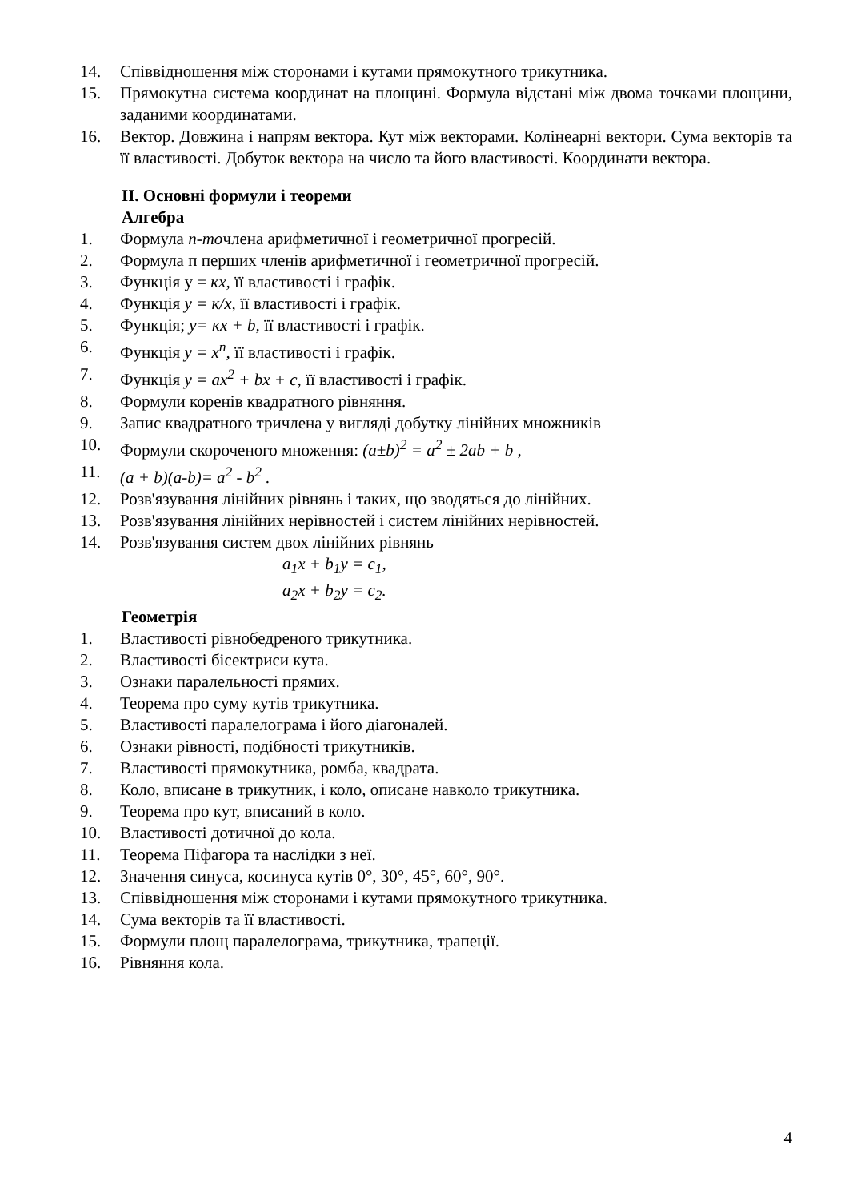14. Співвідношення між сторонами і кутами прямокутного трикутника.
15. Прямокутна система координат на площині. Формула відстані між двома точками площини, заданими координатами.
16. Вектор. Довжина і напрям вектора. Кут між векторами. Колінеарні вектори. Сума векторів та її властивості. Добуток вектора на число та його властивості. Координати вектора.
II. Основні формули і теореми
Алгебра
1. Формула n-точлена арифметичної і геометричної прогресій.
2. Формула п перших членів арифметичної і геометричної прогресій.
3. Функція у = кх, її властивості і графік.
4. Функція у = к/х, її властивості і графік.
5. Функція; у= кх + b, її властивості і графік.
6. Функція у = х<sup>n</sup>, її властивості і графік.
7. Функція у = ах<sup>2</sup> + bх + с, її властивості і графік.
8. Формули коренів квадратного рівняння.
9. Запис квадратного тричлена у вигляді добутку лінійних множників
10. Формули скороченого множення: (a±b)<sup>2</sup> = a<sup>2</sup> ± 2ab + b ,
11. (a + b)(a-b)= a<sup>2</sup> - b<sup>2</sup> .
12. Розв'язування лінійних рівнянь і таких, що зводяться до лінійних.
13. Розв'язування лінійних нерівностей і систем лінійних нерівностей.
14. Розв'язування систем двох лінійних рівнянь
a<sub>1</sub>x + b<sub>1</sub>y = c<sub>1</sub>,
a<sub>2</sub>x + b<sub>2</sub>y = c<sub>2</sub>.
Геометрія
1. Властивості рівнобедреного трикутника.
2. Властивості бісектриси кута.
3. Ознаки паралельності прямих.
4. Теорема про суму кутів трикутника.
5. Властивості паралелограма і його діагоналей.
6. Ознаки рівності, подібності трикутників.
7. Властивості прямокутника, ромба, квадрата.
8. Коло, вписане в трикутник, і коло, описане навколо трикутника.
9. Теорема про кут, вписаний в коло.
10. Властивості дотичної до кола.
11. Теорема Піфагора та наслідки з неї.
12. Значення синуса, косинуса кутів 0°, 30°, 45°, 60°, 90°.
13. Співвідношення між сторонами і кутами прямокутного трикутника.
14. Сума векторів та її властивості.
15. Формули площ паралелограма, трикутника, трапеції.
16. Рівняння кола.
4